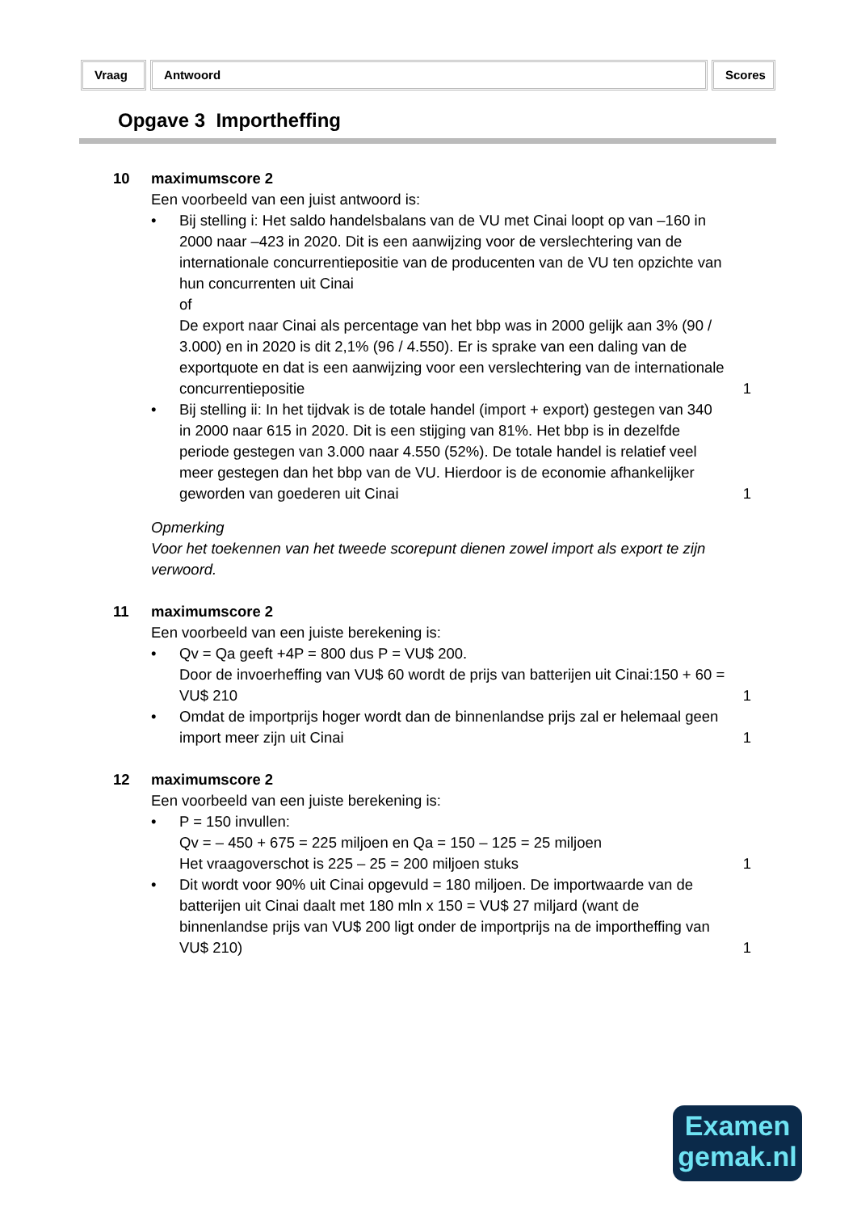Vraag Antwoord Scores
Opgave 3 Importheffing
10 maximumscore 2
Een voorbeeld van een juist antwoord is:
• Bij stelling i: Het saldo handelsbalans van de VU met Cinai loopt op van –160 in 2000 naar –423 in 2020. Dit is een aanwijzing voor de verslechtering van de internationale concurrentiepositie van de producenten van de VU ten opzichte van hun concurrenten uit Cinai
of
De export naar Cinai als percentage van het bbp was in 2000 gelijk aan 3% (90 / 3.000) en in 2020 is dit 2,1% (96 / 4.550). Er is sprake van een daling van de exportquote en dat is een aanwijzing voor een verslechtering van de internationale concurrentiepositie
1
• Bij stelling ii: In het tijdvak is de totale handel (import + export) gestegen van 340 in 2000 naar 615 in 2020. Dit is een stijging van 81%. Het bbp is in dezelfde periode gestegen van 3.000 naar 4.550 (52%). De totale handel is relatief veel meer gestegen dan het bbp van de VU. Hierdoor is de economie afhankelijker geworden van goederen uit Cinai
1
Opmerking
Voor het toekennen van het tweede scorepunt dienen zowel import als export te zijn verwoord.
11 maximumscore 2
Een voorbeeld van een juiste berekening is:
• Qv = Qa geeft +4P = 800 dus P = VU$ 200.
Door de invoerheffing van VU$ 60 wordt de prijs van batterijen uit Cinai:150 + 60 = VU$ 210
1
• Omdat de importprijs hoger wordt dan de binnenlandse prijs zal er helemaal geen import meer zijn uit Cinai
1
12 maximumscore 2
Een voorbeeld van een juiste berekening is:
• P = 150 invullen:
Qv = – 450 + 675 = 225 miljoen en Qa = 150 – 125 = 25 miljoen
Het vraagoverschot is 225 – 25 = 200 miljoen stuks
1
• Dit wordt voor 90% uit Cinai opgevuld = 180 miljoen. De importwaarde van de batterijen uit Cinai daalt met 180 mln x 150 = VU$ 27 miljard (want de binnenlandse prijs van VU$ 200 ligt onder de importprijs na de importheffing van VU$ 210)
1
Examen
gemak.nl